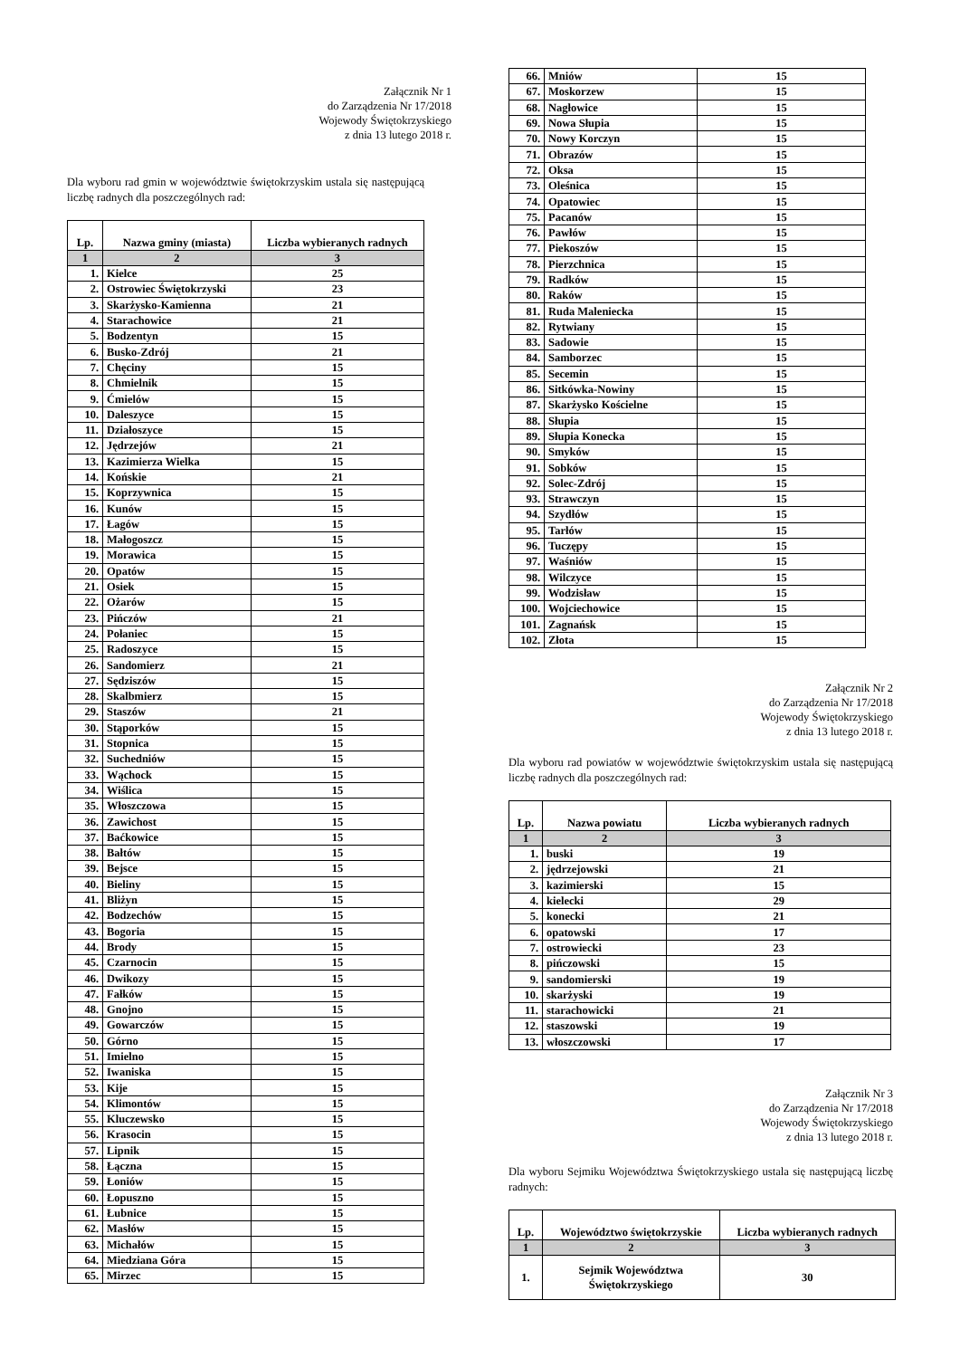Załącznik Nr 1
do Zarządzenia Nr 17/2018
Wojewody Świętokrzyskiego
z dnia 13 lutego 2018 r.
Dla wyboru rad gmin w województwie świętokrzyskim ustala się następującą liczbę radnych dla poszczególnych rad:
| Lp. | Nazwa gminy (miasta) | Liczba wybieranych radnych |
| --- | --- | --- |
| 1 | 2 | 3 |
| 1. | Kielce | 25 |
| 2. | Ostrowiec Świętokrzyski | 23 |
| 3. | Skarżysko-Kamienna | 21 |
| 4. | Starachowice | 21 |
| 5. | Bodzentyn | 15 |
| 6. | Busko-Zdrój | 21 |
| 7. | Chęciny | 15 |
| 8. | Chmielnik | 15 |
| 9. | Ćmielów | 15 |
| 10. | Daleszyce | 15 |
| 11. | Działoszyce | 15 |
| 12. | Jędrzejów | 21 |
| 13. | Kazimierza Wielka | 15 |
| 14. | Końskie | 21 |
| 15. | Koprzywnica | 15 |
| 16. | Kunów | 15 |
| 17. | Łagów | 15 |
| 18. | Małogoszcz | 15 |
| 19. | Morawica | 15 |
| 20. | Opatów | 15 |
| 21. | Osiek | 15 |
| 22. | Ożarów | 15 |
| 23. | Pińczów | 21 |
| 24. | Połaniec | 15 |
| 25. | Radoszyce | 15 |
| 26. | Sandomierz | 21 |
| 27. | Sędziszów | 15 |
| 28. | Skalbmierz | 15 |
| 29. | Staszów | 21 |
| 30. | Stąporków | 15 |
| 31. | Stopnica | 15 |
| 32. | Suchedniów | 15 |
| 33. | Wąchock | 15 |
| 34. | Wiślica | 15 |
| 35. | Włoszczowa | 15 |
| 36. | Zawichost | 15 |
| 37. | Baćkowice | 15 |
| 38. | Bałtów | 15 |
| 39. | Bejsce | 15 |
| 40. | Bieliny | 15 |
| 41. | Bliżyn | 15 |
| 42. | Bodzechów | 15 |
| 43. | Bogoria | 15 |
| 44. | Brody | 15 |
| 45. | Czarnocin | 15 |
| 46. | Dwikozy | 15 |
| 47. | Fałków | 15 |
| 48. | Gnojno | 15 |
| 49. | Gowarczów | 15 |
| 50. | Górno | 15 |
| 51. | Imielno | 15 |
| 52. | Iwaniska | 15 |
| 53. | Kije | 15 |
| 54. | Klimontów | 15 |
| 55. | Kluczewsko | 15 |
| 56. | Krasocin | 15 |
| 57. | Lipnik | 15 |
| 58. | Łączna | 15 |
| 59. | Łoniów | 15 |
| 60. | Łopuszno | 15 |
| 61. | Łubnice | 15 |
| 62. | Masłów | 15 |
| 63. | Michałów | 15 |
| 64. | Miedziana Góra | 15 |
| 65. | Mirzec | 15 |
| 66. | Mniów | 15 |
| 67. | Moskorzew | 15 |
| 68. | Nagłowice | 15 |
| 69. | Nowa Słupia | 15 |
| 70. | Nowy Korczyn | 15 |
| 71. | Obrazów | 15 |
| 72. | Oksa | 15 |
| 73. | Oleśnica | 15 |
| 74. | Opatowiec | 15 |
| 75. | Pacanów | 15 |
| 76. | Pawłów | 15 |
| 77. | Piekoszów | 15 |
| 78. | Pierzchnica | 15 |
| 79. | Radków | 15 |
| 80. | Raków | 15 |
| 81. | Ruda Maleniecka | 15 |
| 82. | Rytwiany | 15 |
| 83. | Sadowie | 15 |
| 84. | Samborzec | 15 |
| 85. | Secemin | 15 |
| 86. | Sitkówka-Nowiny | 15 |
| 87. | Skarżysko Kościelne | 15 |
| 88. | Słupia | 15 |
| 89. | Słupia Konecka | 15 |
| 90. | Smyków | 15 |
| 91. | Sobków | 15 |
| 92. | Solec-Zdrój | 15 |
| 93. | Strawczyn | 15 |
| 94. | Szydłów | 15 |
| 95. | Tarłów | 15 |
| 96. | Tuczępy | 15 |
| 97. | Waśniów | 15 |
| 98. | Wilczyce | 15 |
| 99. | Wodzisław | 15 |
| 100. | Wojciechowice | 15 |
| 101. | Zagnańsk | 15 |
| 102. | Złota | 15 |
Załącznik Nr 2
do Zarządzenia Nr 17/2018
Wojewody Świętokrzyskiego
z dnia 13 lutego 2018 r.
Dla wyboru rad powiatów w województwie świętokrzyskim ustala się następującą liczbę radnych dla poszczególnych rad:
| Lp. | Nazwa powiatu | Liczba wybieranych radnych |
| --- | --- | --- |
| 1 | 2 | 3 |
| 1. | buski | 19 |
| 2. | jędrzejowski | 21 |
| 3. | kazimierski | 15 |
| 4. | kielecki | 29 |
| 5. | konecki | 21 |
| 6. | opatowski | 17 |
| 7. | ostrowiecki | 23 |
| 8. | pińczowski | 15 |
| 9. | sandomierski | 19 |
| 10. | skarżyski | 19 |
| 11. | starachowicki | 21 |
| 12. | staszowski | 19 |
| 13. | włoszczowski | 17 |
Załącznik Nr 3
do Zarządzenia Nr 17/2018
Wojewody Świętokrzyskiego
z dnia 13 lutego 2018 r.
Dla wyboru Sejmiku Województwa Świętokrzyskiego ustala się następującą liczbę radnych:
| Lp. | Województwo świętokrzyskie | Liczba wybieranych radnych |
| --- | --- | --- |
| 1 | 2 | 3 |
| 1. | Sejmik Województwa Świętokrzyskiego | 30 |